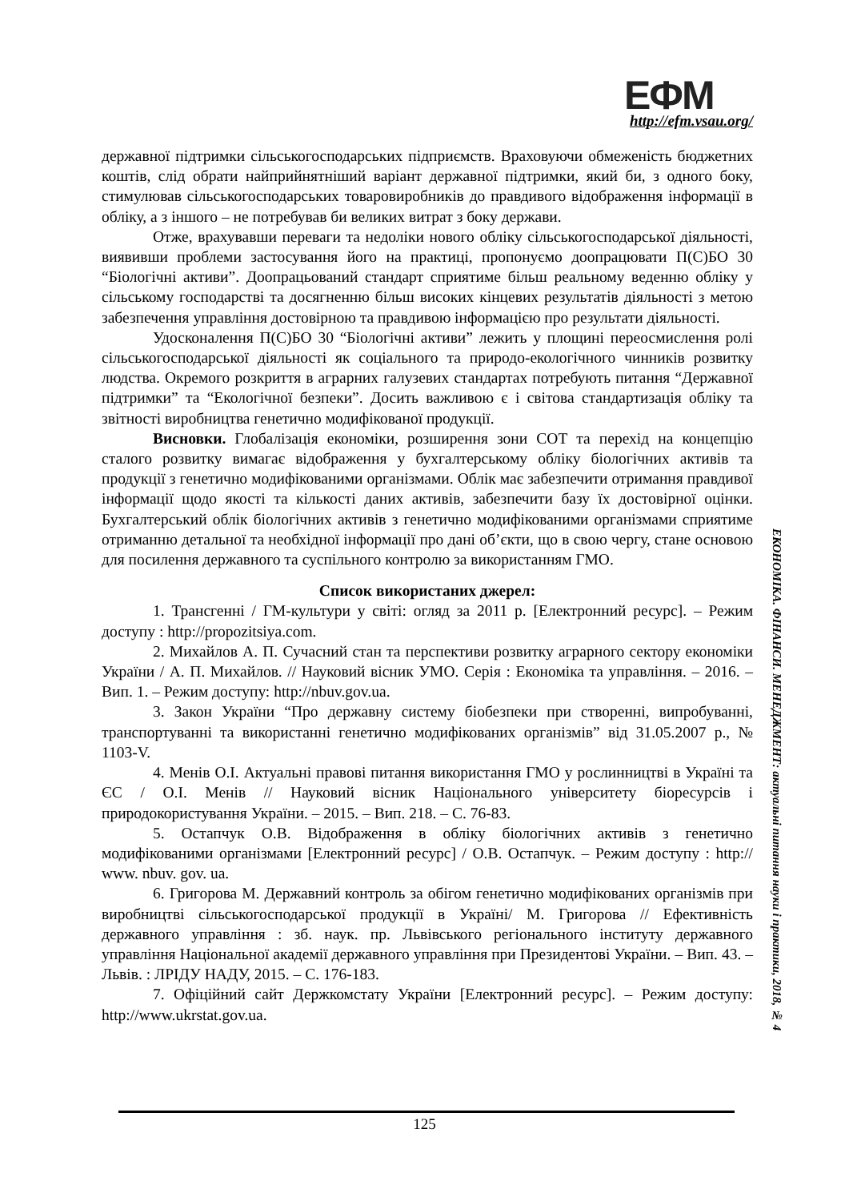ЕФМ
http://efm.vsau.org/
державної підтримки сільськогосподарських підприємств. Враховуючи обмеженість бюджетних коштів, слід обрати найприйнятніший варіант державної підтримки, який би, з одного боку, стимулював сільськогосподарських товаровиробників до правдивого відображення інформації в обліку, а з іншого – не потребував би великих витрат з боку держави.
Отже, врахувавши переваги та недоліки нового обліку сільськогосподарської діяльності, виявивши проблеми застосування його на практиці, пропонуємо доопрацювати П(С)БО 30 “Біологічні активи”. Доопрацьований стандарт сприятиме більш реальному веденню обліку у сільському господарстві та досягненню більш високих кінцевих результатів діяльності з метою забезпечення управління достовірною та правдивою інформацією про результати діяльності.
Удосконалення П(С)БО 30 “Біологічні активи” лежить у площині переосмислення ролі сільськогосподарської діяльності як соціального та природо-екологічного чинників розвитку людства. Окремого розкриття в аграрних галузевих стандартах потребують питання “Державної підтримки” та “Екологічної безпеки”. Досить важливою є і світова стандартизація обліку та звітності виробництва генетично модифікованої продукції.
Висновки. Глобалізація економіки, розширення зони СОТ та перехід на концепцію сталого розвитку вимагає відображення у бухгалтерському обліку біологічних активів та продукції з генетично модифікованими організмами. Облік має забезпечити отримання правдивої інформації щодо якості та кількості даних активів, забезпечити базу їх достовірної оцінки. Бухгалтерський облік біологічних активів з генетично модифікованими організмами сприятиме отриманню детальної та необхідної інформації про дані об’єкти, що в свою чергу, стане основою для посилення державного та суспільного контролю за використанням ГМО.
Список використаних джерел:
1. Трансгенні / ГМ-культури у світі: огляд за 2011 р. [Електронний ресурс]. – Режим доступу : http://propozitsiya.com.
2. Михайлов А. П. Сучасний стан та перспективи розвитку аграрного сектору економіки України / А. П. Михайлов. // Науковий вісник УМО. Серія : Економіка та управління. – 2016. – Вип. 1. – Режим доступу: http://nbuv.gov.ua.
3. Закон України “Про державну систему біобезпеки при створенні, випробуванні, транспортуванні та використанні генетично модифікованих організмів” від 31.05.2007 р., № 1103-V.
4. Менів О.І. Актуальні правові питання використання ГМО у рослинництві в Україні та ЄС / О.І. Менів // Науковий вісник Національного університету біоресурсів і природокористування України. – 2015. – Вип. 218. – С. 76-83.
5. Остапчук О.В. Відображення в обліку біологічних активів з генетично модифікованими організмами [Електронний ресурс] / О.В. Остапчук. – Режим доступу : http:// www. nbuv. gov. ua.
6. Григорова М. Державний контроль за обігом генетично модифікованих організмів при виробництві сільськогосподарської продукції в Україні/ М. Григорова // Ефективність державного управління : зб. наук. пр. Львівського регіонального інституту державного управління Національної академії державного управління при Президентові України. – Вип. 43. – Львів. : ЛРІДУ НАДУ, 2015. – С. 176-183.
7. Офіційний сайт Держкомстату України [Електронний ресурс]. – Режим доступу: http://www.ukrstat.gov.ua.
ЕКОНОМІКА. ФІНАНСИ. МЕНЕДЖМЕНТ: актуальні питання науки і практики, 2018, № 4
125